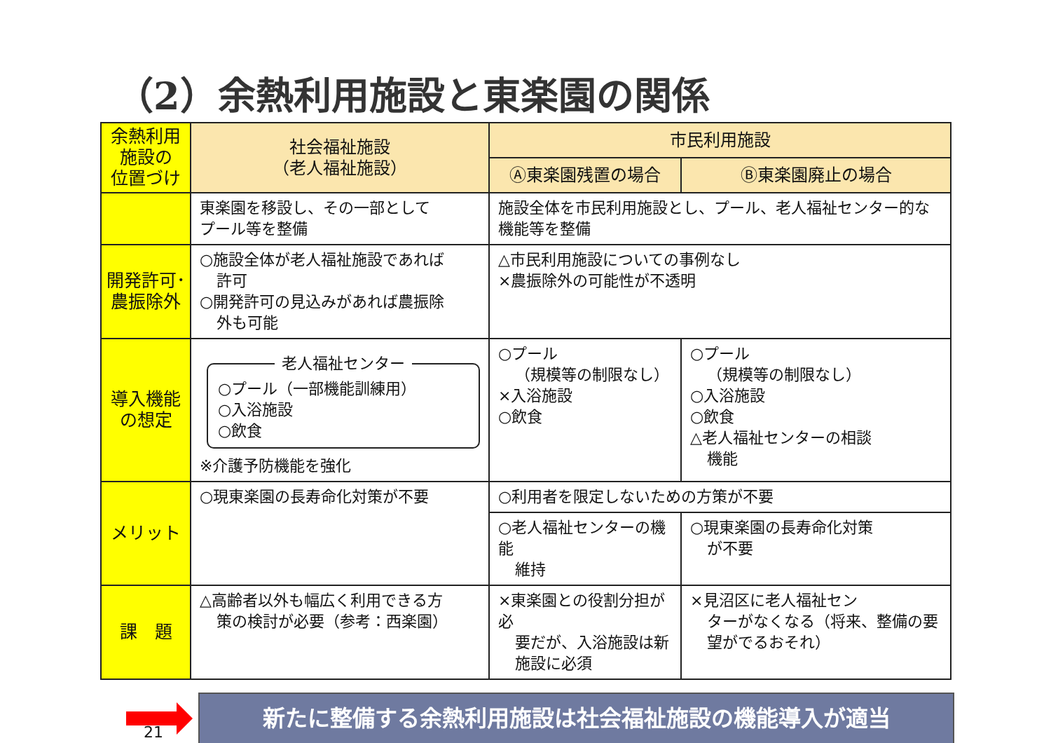（2）余熱利用施設と東楽園の関係
| 余熱利用 施設の 位置づけ | 社会福祉施設 （老人福祉施設） | 市民利用施設 | |
| | | Ⓐ東楽園残置の場合 | Ⓑ東楽園廃止の場合 |
| | 東楽園を移設し、その一部として プール等を整備 | 施設全体を市民利用施設とし、プール、老人福祉センター的な機能等を整備 | |
| 開発許可･ 農振除外 | ○施設全体が老人福祉施設であれば 許可 ○開発許可の見込みがあれば農振除 外も可能 | △市民利用施設についての事例なし ×農振除外の可能性が不透明 | |
| 導入機能 の想定 | 老人福祉センター ○プール（一部機能訓練用） ○入浴施設 ○飲食 ※介護予防機能を強化 | ○プール （規模等の制限なし） ×入浴施設 ○飲食 | ○プール （規模等の制限なし） ○入浴施設 ○飲食 △老人福祉センターの相談 機能 |
| メリット | ○現東楽園の長寿命化対策が不要 | ○利用者を限定しないための方策が不要 | |
| | | ○老人福祉センターの機能 維持 | ○現東楽園の長寿命化対策 が不要 |
| 課 題 | △高齢者以外も幅広く利用できる方 策の検討が必要（参考：西楽園） | ×東楽園との役割分担が必 要だが、入浴施設は新施設に必須 | ×見沼区に老人福祉セン ターがなくなる（将来、整備の要望がでるおそれ） |
新たに整備する余熱利用施設は社会福祉施設の機能導入が適当
21